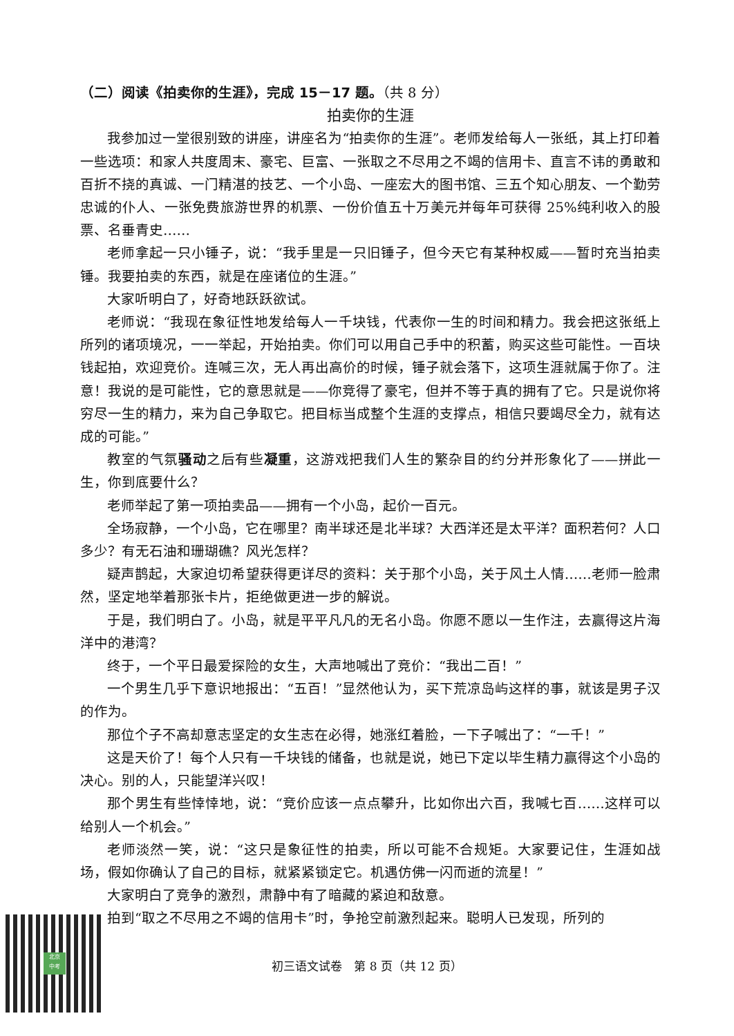（二）阅读《拍卖你的生涯》，完成 15－17 题。（共 8 分）
拍卖你的生涯
我参加过一堂很别致的讲座，讲座名为“拍卖你的生涯”。老师发给每人一张纸，其上打印着一些选项：和家人共度周末、豪宅、巨富、一张取之不尽用之不竭的信用卡、直言不讳的勇敢和百折不挠的真诚、一门精湛的技艺、一个小岛、一座宏大的图书馆、三五个知心朋友、一个勤劳忠诚的仆人、一张免费旅游世界的机票、一份价值五十万美元并每年可获得 25%纯利收入的股票、名垂青史……
老师拿起一只小锤子，说：“我手里是一只旧锤子，但今天它有某种权威——暂时充当拍卖锤。我要拍卖的东西，就是在座诸位的生涯。”
大家听明白了，好奇地跃跃欲试。
老师说：“我现在象征性地发给每人一千块钱，代表你一生的时间和精力。我会把这张纸上所列的诸项境况，一一举起，开始拍卖。你们可以用自己手中的积蓄，购买这些可能性。一百块钱起拍，欢迎竞价。连喊三次，无人再出高价的时候，锤子就会落下，这项生涯就属于你了。注意！我说的是可能性，它的意思就是——你竞得了豪宅，但并不等于真的拥有了它。只是说你将穷尽一生的精力，来为自己争取它。把目标当成整个生涯的支撑点，相信只要竭尽全力，就有达成的可能。”
教室的气氛骚动之后有些凝重，这游戏把我们人生的繁杂目的约分并形象化了——拼此一生，你到底要什么？
老师举起了第一项拍卖品——拥有一个小岛，起价一百元。
全场寂静，一个小岛，它在哪里？南半球还是北半球？大西洋还是太平洋？面积若何？人口多少？有无石油和珊瑚礁？风光怎样？
疑声鹊起，大家迫切希望获得更详尽的资料：关于那个小岛，关于风土人情……老师一脸肃然，坚定地举着那张卡片，拒绝做更进一步的解说。
于是，我们明白了。小岛，就是平平凡凡的无名小岛。你愿不愿以一生作注，去赢得这片海洋中的港湾？
终于，一个平日最爱探险的女生，大声地喊出了竞价：“我出二百！”
一个男生几乎下意识地报出：“五百！”显然他认为，买下荒凉岛屿这样的事，就该是男子汉的作为。
那位个子不高却意志坚定的女生志在必得，她涨红着脸，一下子喊出了：“一千！”
这是天价了！每个人只有一千块钱的储备，也就是说，她已下定以毕生精力赢得这个小岛的决心。别的人，只能望洋兴叹！
那个男生有些悻悻地，说：“竞价应该一点点攀升，比如你出六百，我喊七百……这样可以给别人一个机会。”
老师淡然一笑，说：“这只是象征性的拍卖，所以可能不合规矩。大家要记住，生涯如战场，假如你确认了自己的目标，就紧紧锁定它。机遇仿佛一闪而逝的流星！”
大家明白了竞争的激烈，肃静中有了暗藏的紧迫和敌意。
拍到“取之不尽用之不竭的信用卡”时，争抢空前激烈起来。聪明人已发现，所列的
北京
中考
初三语文试卷　第 8 页（共 12 页）